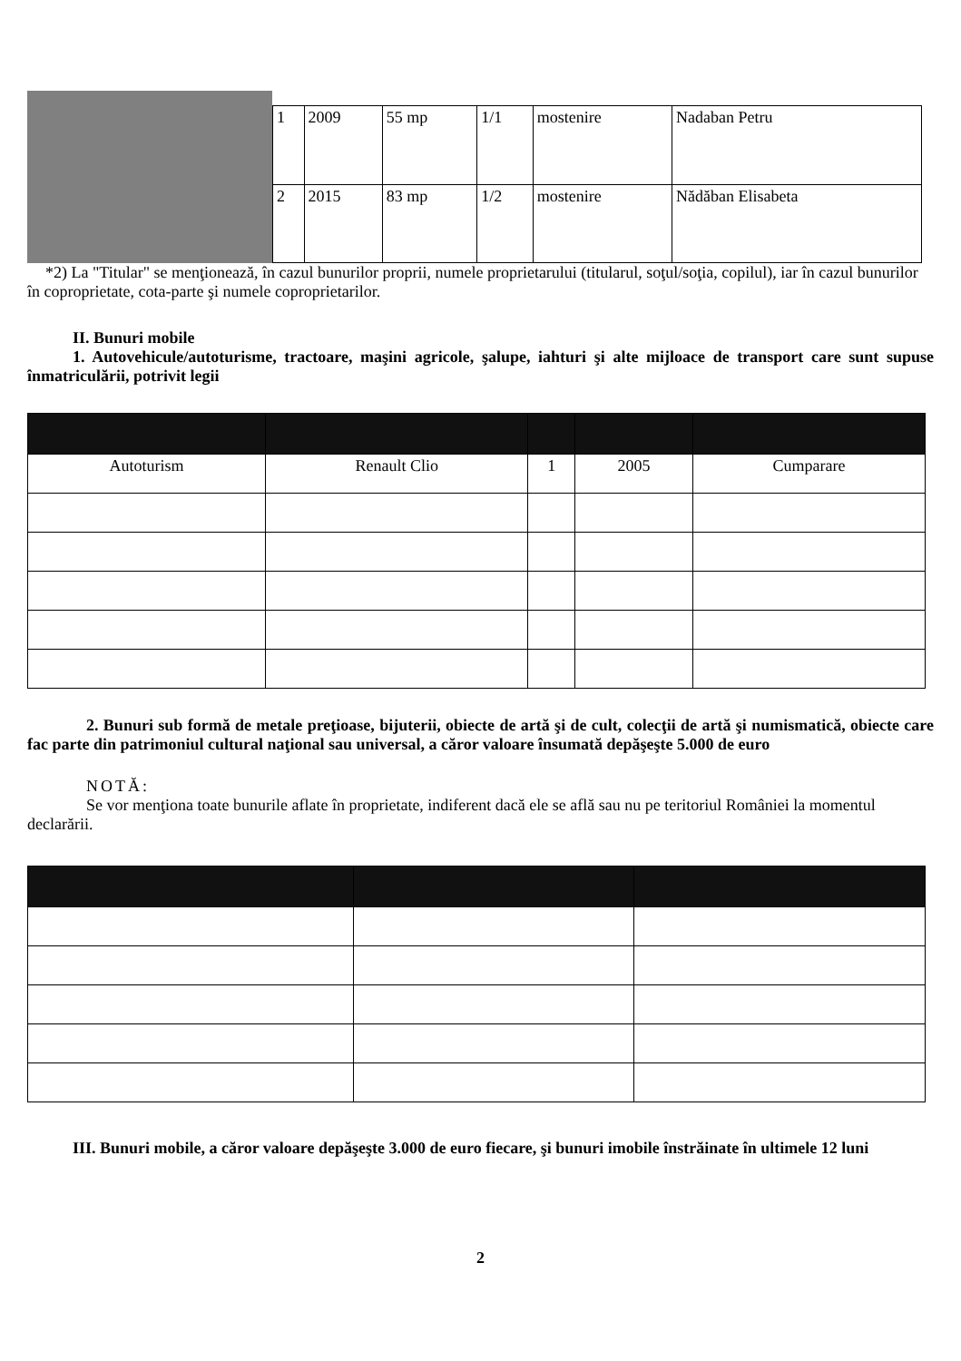| 1 | 2009 | 55 mp | 1/1 | mostenire | Nadaban Petru |
| 2 | 2015 | 83 mp | 1/2 | mostenire | Nădăban Elisabeta |
*2) La "Titular" se menţionează, în cazul bunurilor proprii, numele proprietarului (titularul, soţul/soţia, copilul), iar în cazul bunurilor în coproprietate, cota-parte şi numele coproprietarilor.
II. Bunuri mobile
1. Autovehicule/autoturisme, tractoare, maşini agricole, şalupe, iahturi şi alte mijloace de transport care sunt supuse înmatriculării, potrivit legii
| Autoturism | Renault Clio | 1 | 2005 | Cumparare |
2. Bunuri sub formă de metale preţioase, bijuterii, obiecte de artă şi de cult, colecţii de artă şi numismatică, obiecte care fac parte din patrimoniul cultural naţional sau universal, a căror valoare însumată depăşeşte 5.000 de euro
NOTĂ:
Se vor menţiona toate bunurile aflate în proprietate, indiferent dacă ele se află sau nu pe teritoriul României la momentul declarării.
III. Bunuri mobile, a căror valoare depăşeşte 3.000 de euro fiecare, şi bunuri imobile înstrăinate în ultimele 12 luni
2